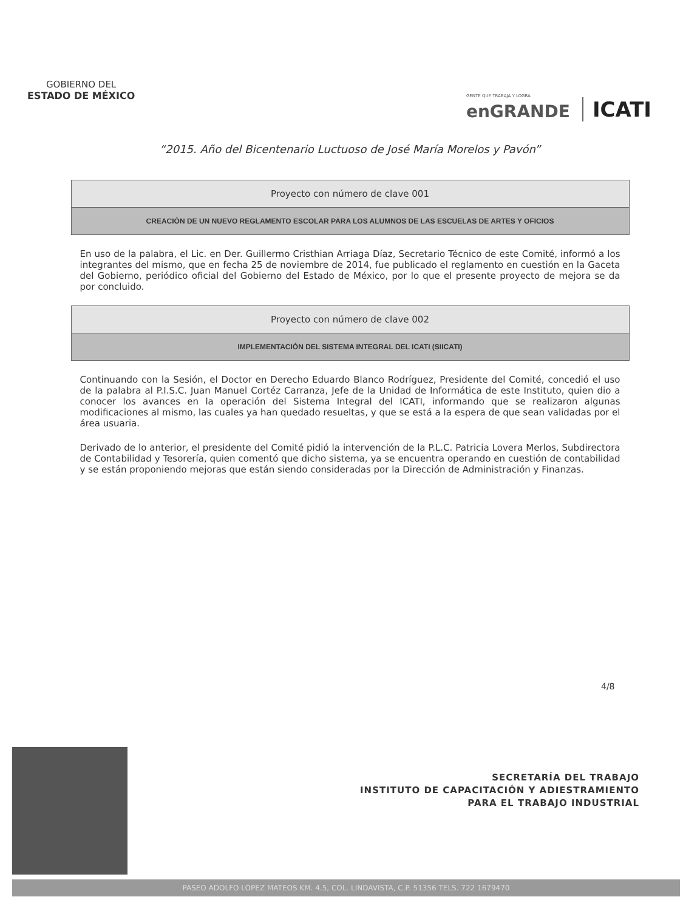GOBIERNO DEL
ESTADO DE MÉXICO
GENTE QUE TRABAJA Y LOGRA
enGRANDE
ICATI
“2015. Año del Bicentenario Luctuoso de José María Morelos y Pavón”
| Proyecto con número de clave 001 |
| CREACIÓN DE UN NUEVO REGLAMENTO ESCOLAR PARA LOS ALUMNOS DE LAS ESCUELAS DE ARTES Y OFICIOS |
En uso de la palabra, el Lic. en Der. Guillermo Cristhian Arriaga Díaz, Secretario Técnico de este Comité, informó a los integrantes del mismo, que en fecha 25 de noviembre de 2014, fue publicado el reglamento en cuestión en la Gaceta del Gobierno, periódico oficial del Gobierno del Estado de México, por lo que el presente proyecto de mejora se da por concluido.
| Proyecto con número de clave 002 |
| IMPLEMENTACIÓN DEL SISTEMA INTEGRAL DEL ICATI (SIICATI) |
Continuando con la Sesión, el Doctor en Derecho Eduardo Blanco Rodríguez, Presidente del Comité, concedió el uso de la palabra al P.I.S.C. Juan Manuel Cortéz Carranza, Jefe de la Unidad de Informática de este Instituto, quien dio a conocer los avances en la operación del Sistema Integral del ICATI, informando que se realizaron algunas modificaciones al mismo, las cuales ya han quedado resueltas, y que se está a la espera de que sean validadas por el área usuaria.
Derivado de lo anterior, el presidente del Comité pidió la intervención de la P.L.C. Patricia Lovera Merlos, Subdirectora de Contabilidad y Tesorería, quien comentó que dicho sistema, ya se encuentra operando en cuestión de contabilidad y se están proponiendo mejoras que están siendo consideradas por la Dirección de Administración y Finanzas.
4/8
SECRETARÍA DEL TRABAJO
INSTITUTO DE CAPACITACIÓN Y ADIESTRAMIENTO
PARA EL TRABAJO INDUSTRIAL
PASEO ADOLFO LÓPEZ MATEOS KM. 4.5, COL. LINDAVISTA, C.P. 51356 TELS. 722 1679470